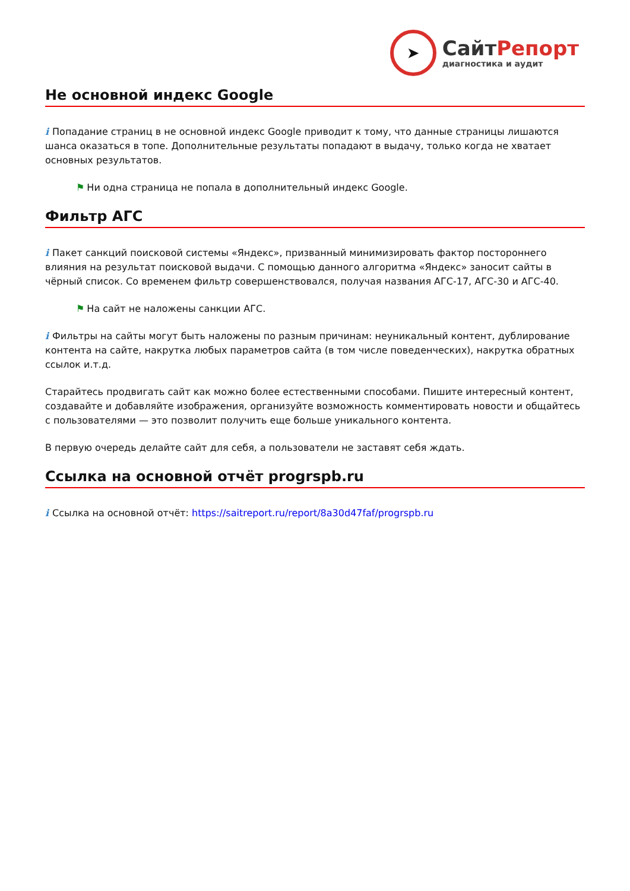➤
Сайт Репорт
диагностика и аудит
Не основной индекс Google
i Попадание страниц в не основной индекс Google приводит к тому, что данные страницы лишаются шанса оказаться в топе. Дополнительные результаты попадают в выдачу, только когда не хватает основных результатов.
⚑ Ни одна страница не попала в дополнительный индекс Google.
Фильтр АГС
i Пакет санкций поисковой системы «Яндекс», призванный минимизировать фактор постороннего влияния на результат поисковой выдачи. С помощью данного алгоритма «Яндекс» заносит сайты в чёрный список. Со временем фильтр совершенствовался, получая названия АГС-17, АГС-30 и АГС-40.
⚑ На сайт не наложены санкции АГС.
i Фильтры на сайты могут быть наложены по разным причинам: неуникальный контент, дублирование контента на сайте, накрутка любых параметров сайта (в том числе поведенческих), накрутка обратных ссылок и.т.д.
Старайтесь продвигать сайт как можно более естественными способами. Пишите интересный контент, создавайте и добавляйте изображения, организуйте возможность комментировать новости и общайтесь с пользователями — это позволит получить еще больше уникального контента.
В первую очередь делайте сайт для себя, а пользователи не заставят себя ждать.
Ссылка на основной отчёт progrspb.ru
i Ссылка на основной отчёт: https://saitreport.ru/report/8a30d47faf/progrspb.ru